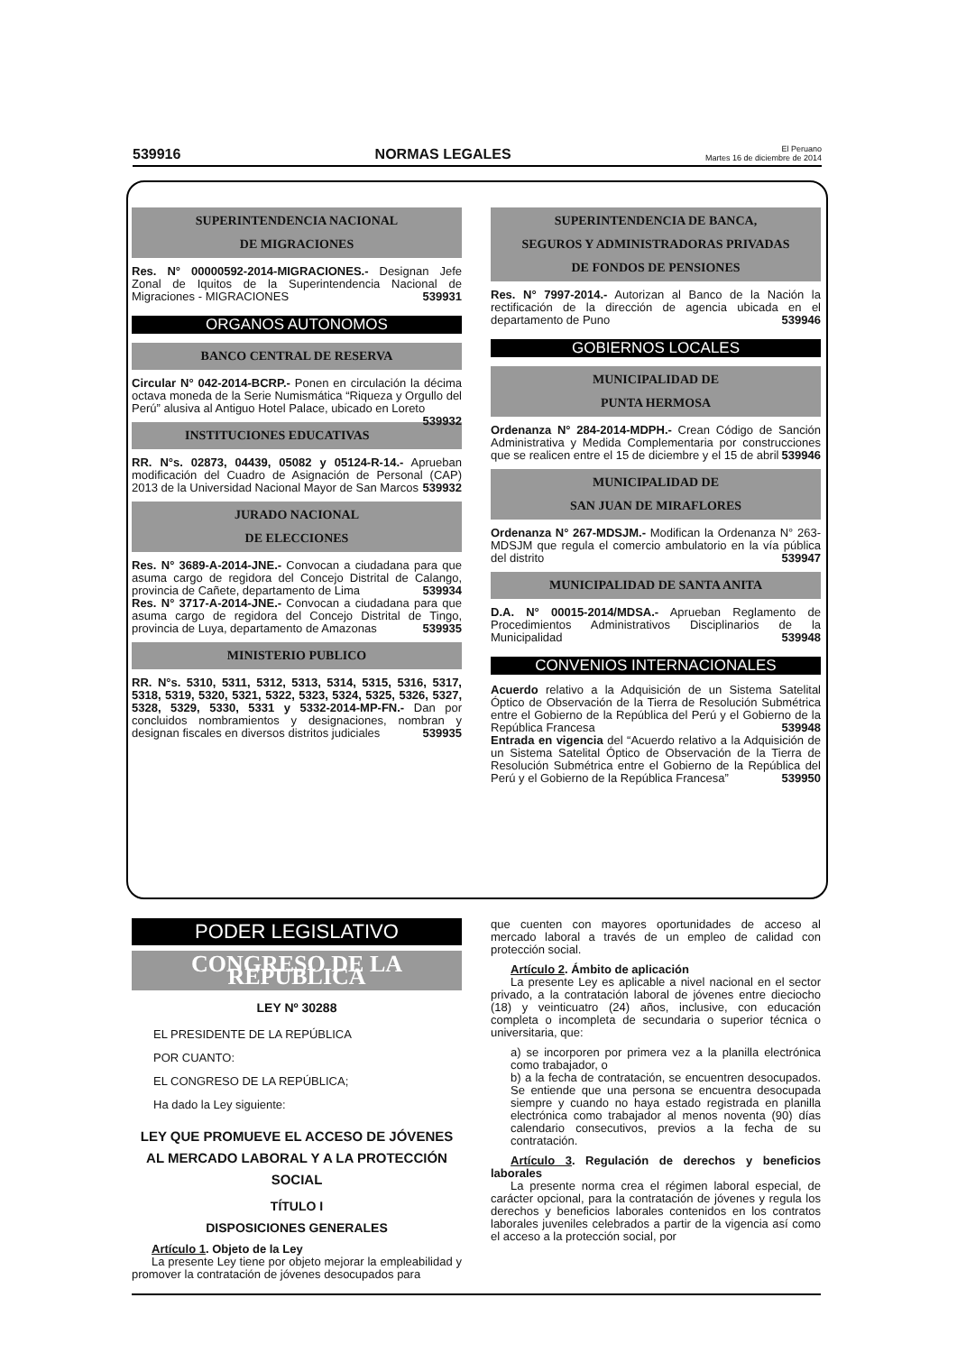539916 NORMAS LEGALES El Peruano
Martes 16 de diciembre de 2014
SUPERINTENDENCIA NACIONAL
DE MIGRACIONES
Res. N° 00000592-2014-MIGRACIONES.- Designan Jefe Zonal de Iquitos de la Superintendencia Nacional de Migraciones - MIGRACIONES 539931
ORGANOS AUTONOMOS
BANCO CENTRAL DE RESERVA
Circular N° 042-2014-BCRP.- Ponen en circulación la décima octava moneda de la Serie Numismática “Riqueza y Orgullo del Perú” alusiva al Antiguo Hotel Palace, ubicado en Loreto 539932
INSTITUCIONES EDUCATIVAS
RR. N°s. 02873, 04439, 05082 y 05124-R-14.- Aprueban modificación del Cuadro de Asignación de Personal (CAP) 2013 de la Universidad Nacional Mayor de San Marcos 539932
JURADO NACIONAL
DE ELECCIONES
Res. N° 3689-A-2014-JNE.- Convocan a ciudadana para que asuma cargo de regidora del Concejo Distrital de Calango, provincia de Cañete, departamento de Lima 539934
Res. N° 3717-A-2014-JNE.- Convocan a ciudadana para que asuma cargo de regidora del Concejo Distrital de Tingo, provincia de Luya, departamento de Amazonas 539935
MINISTERIO PUBLICO
RR. N°s. 5310, 5311, 5312, 5313, 5314, 5315, 5316, 5317, 5318, 5319, 5320, 5321, 5322, 5323, 5324, 5325, 5326, 5327, 5328, 5329, 5330, 5331 y 5332-2014-MP-FN.- Dan por concluidos nombramientos y designaciones, nombran y designan fiscales en diversos distritos judiciales 539935
SUPERINTENDENCIA DE BANCA,
SEGUROS Y ADMINISTRADORAS PRIVADAS
DE FONDOS DE PENSIONES
Res. N° 7997-2014.- Autorizan al Banco de la Nación la rectificación de la dirección de agencia ubicada en el departamento de Puno 539946
GOBIERNOS LOCALES
MUNICIPALIDAD DE
PUNTA HERMOSA
Ordenanza N° 284-2014-MDPH.- Crean Código de Sanción Administrativa y Medida Complementaria por construcciones que se realicen entre el 15 de diciembre y el 15 de abril 539946
MUNICIPALIDAD DE
SAN JUAN DE MIRAFLORES
Ordenanza N° 267-MDSJM.- Modifican la Ordenanza N° 263-MDSJM que regula el comercio ambulatorio en la vía pública del distrito 539947
MUNICIPALIDAD DE SANTA ANITA
D.A. N° 00015-2014/MDSA.- Aprueban Reglamento de Procedimientos Administrativos Disciplinarios de la Municipalidad 539948
CONVENIOS INTERNACIONALES
Acuerdo relativo a la Adquisición de un Sistema Satelital Óptico de Observación de la Tierra de Resolución Submétrica entre el Gobierno de la República del Perú y el Gobierno de la República Francesa 539948
Entrada en vigencia del “Acuerdo relativo a la Adquisición de un Sistema Satelital Óptico de Observación de la Tierra de Resolución Submétrica entre el Gobierno de la República del Perú y el Gobierno de la República Francesa” 539950
PODER LEGISLATIVO
CONGRESO DE LA REPUBLICA
LEY Nº 30288
EL PRESIDENTE DE LA REPÚBLICA
POR CUANTO:
EL CONGRESO DE LA REPÚBLICA;
Ha dado la Ley siguiente:
LEY QUE PROMUEVE EL ACCESO DE JÓVENES AL MERCADO LABORAL Y A LA PROTECCIÓN SOCIAL
TÍTULO I
DISPOSICIONES GENERALES
Artículo 1. Objeto de la Ley
La presente Ley tiene por objeto mejorar la empleabilidad y promover la contratación de jóvenes desocupados para
que cuenten con mayores oportunidades de acceso al mercado laboral a través de un empleo de calidad con protección social.
Artículo 2. Ámbito de aplicación
La presente Ley es aplicable a nivel nacional en el sector privado, a la contratación laboral de jóvenes entre dieciocho (18) y veinticuatro (24) años, inclusive, con educación completa o incompleta de secundaria o superior técnica o universitaria, que:
a) se incorporen por primera vez a la planilla electrónica como trabajador, o
b) a la fecha de contratación, se encuentren desocupados. Se entiende que una persona se encuentra desocupada siempre y cuando no haya estado registrada en planilla electrónica como trabajador al menos noventa (90) días calendario consecutivos, previos a la fecha de su contratación.
Artículo 3. Regulación de derechos y beneficios laborales
La presente norma crea el régimen laboral especial, de carácter opcional, para la contratación de jóvenes y regula los derechos y beneficios laborales contenidos en los contratos laborales juveniles celebrados a partir de la vigencia así como el acceso a la protección social, por